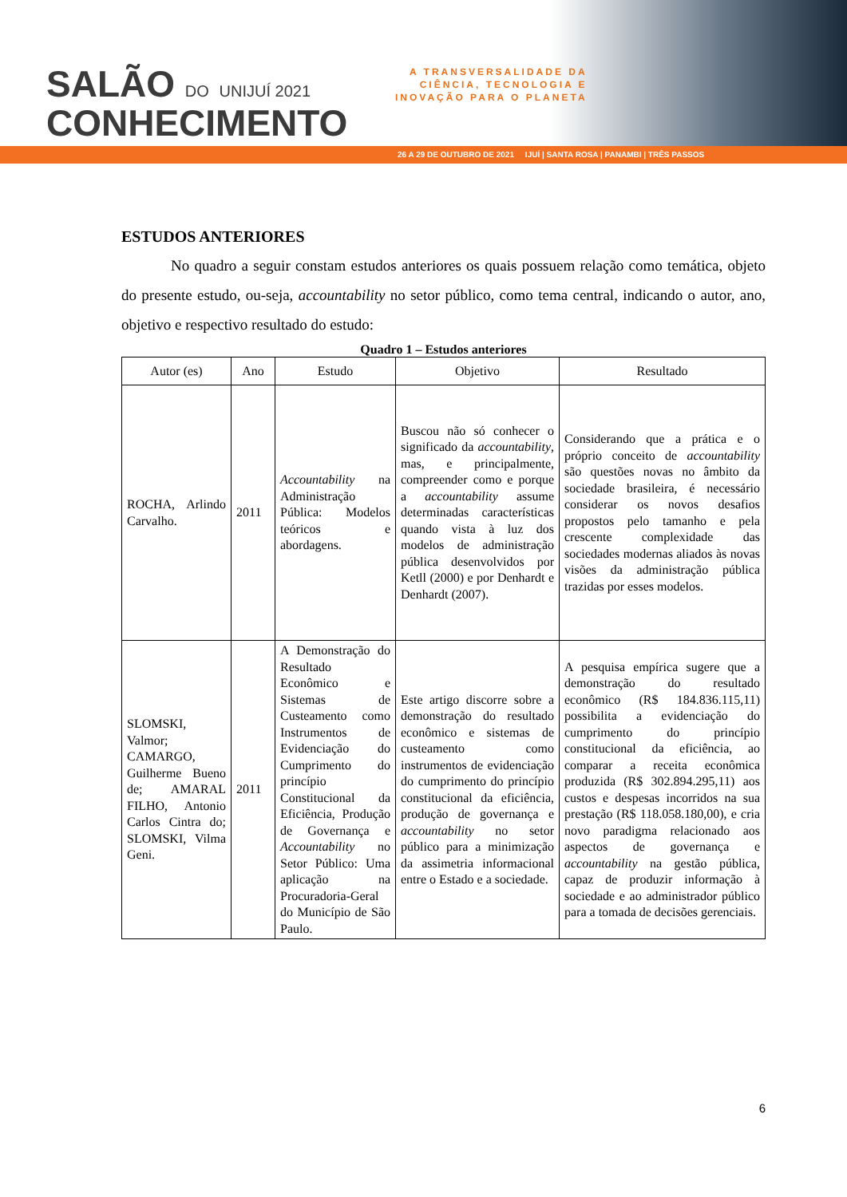SALÃO DO UNIJUÍ 2021
CONHECIMENTO
A TRANSVERSALIDADE DA
CIÊNCIA, TECNOLOGIA E
INOVAÇÃO PARA O PLANETA
26 A 29 DE OUTUBRO DE 2021 IJUÍ | SANTA ROSA | PANAMBI | TRÊS PASSOS
ESTUDOS ANTERIORES
No quadro a seguir constam estudos anteriores os quais possuem relação como temática, objeto do presente estudo, ou-seja, accountability no setor público, como tema central, indicando o autor, ano, objetivo e respectivo resultado do estudo:
Quadro 1 – Estudos anteriores
| Autor (es) | Ano | Estudo | Objetivo | Resultado |
| --- | --- | --- | --- | --- |
| ROCHA, Arlindo Carvalho. | 2011 | Accountability na Administração Pública: Modelos teóricos e abordagens. | Buscou não só conhecer o significado da accountability , mas, e principalmente, compreender como e porque a accountability assume determinadas características quando vista à luz dos modelos de administração pública desenvolvidos por Ketll (2000) e por Denhardt e Denhardt (2007). | Considerando que a prática e o próprio conceito de accountability são questões novas no âmbito da sociedade brasileira, é necessário considerar os novos desafios propostos pelo tamanho e pela crescente complexidade das sociedades modernas aliados às novas visões da administração pública trazidas por esses modelos. |
| SLOMSKI, Valmor; CAMARGO, Guilherme Bueno de; AMARAL FILHO, Antonio Carlos Cintra do; SLOMSKI, Vilma Geni. | 2011 | A Demonstração do Resultado Econômico e Sistemas de Custeamento como Instrumentos de Evidenciação do Cumprimento do princípio Constitucional da Eficiência, Produção de Governança e Accountability no Setor Público: Uma aplicação na Procuradoria-Geral do Município de São Paulo. | Este artigo discorre sobre a demonstração do resultado econômico e sistemas de custeamento como instrumentos de evidenciação do cumprimento do princípio constitucional da eficiência, produção de governança e accountability no setor público para a minimização da assimetria informacional entre o Estado e a sociedade. | A pesquisa empírica sugere que a demonstração do resultado econômico (R$ 184.836.115,11) possibilita a evidenciação do cumprimento do princípio constitucional da eficiência, ao comparar a receita econômica produzida (R$ 302.894.295,11) aos custos e despesas incorridos na sua prestação (R$ 118.058.180,00), e cria novo paradigma relacionado aos aspectos de governança e accountability na gestão pública, capaz de produzir informação à sociedade e ao administrador público para a tomada de decisões gerenciais. |
6